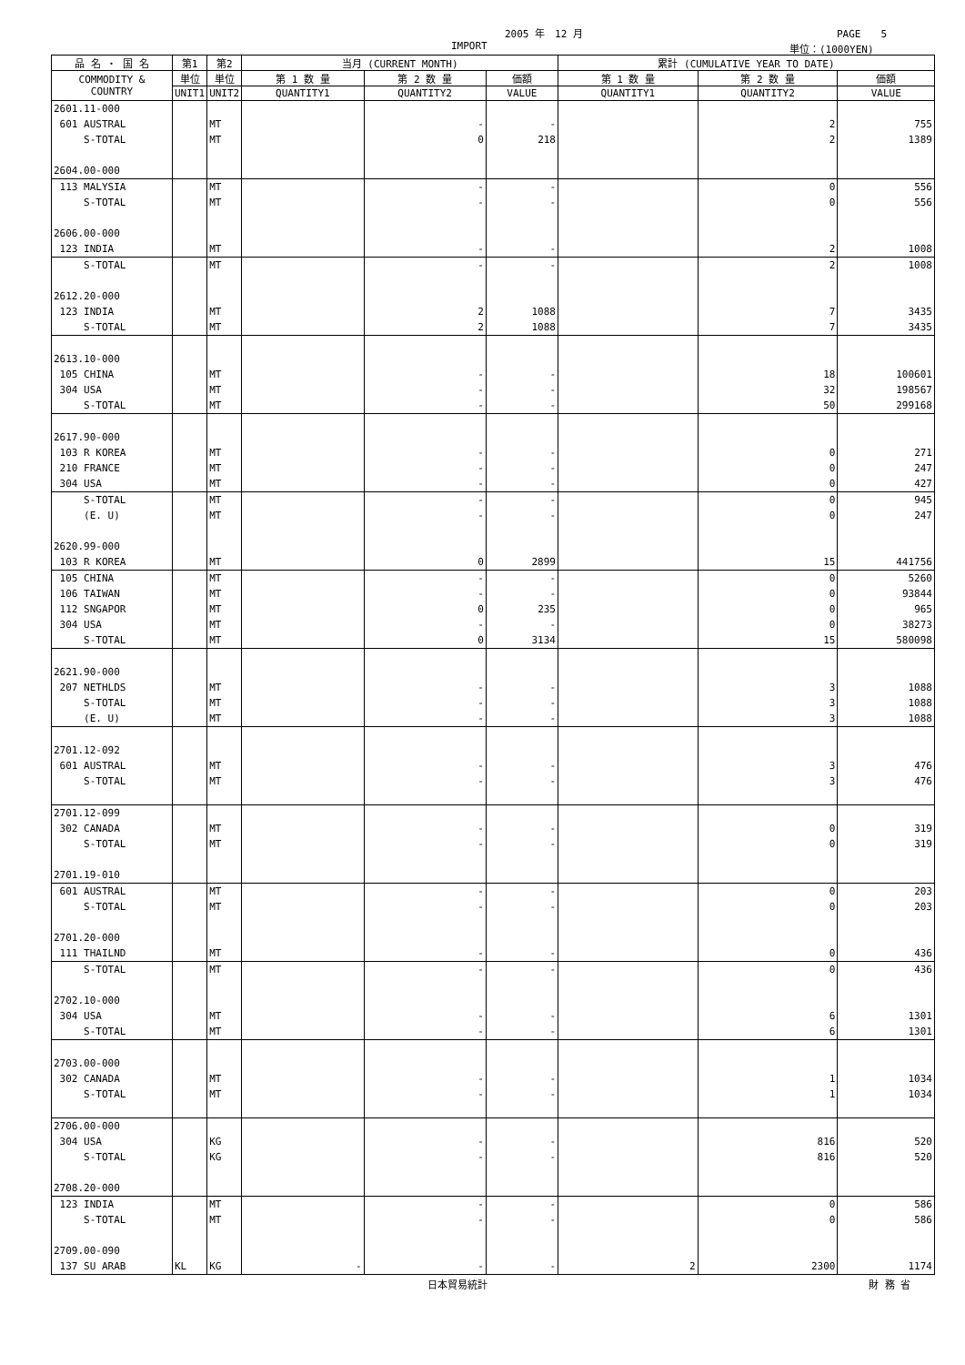2005 年　12 月 PAGE　　5
IMPORT 単位：(1000YEN)
| 品 名 ・ 国 名 | 第1 | 第2 | 当月 (CURRENT MONTH) | | | 累計 (CUMULATIVE YEAR TO DATE) | | |
| --- | --- | --- | --- | --- | --- | --- | --- | --- |
| COMMODITY & COUNTRY | 単位 | 単位 | 第 1 数 量 | 第 2 数 量 | 価額 | 第 1 数 量 | 第 2 数 量 | 価額 |
| | UNIT1 | UNIT2 | QUANTITY1 | QUANTITY2 | VALUE | QUANTITY1 | QUANTITY2 | VALUE |
| 2601.11-000 | | | | | | | | |
| 601 AUSTRAL | | MT | | - | - | | 2 | 755 |
| S-TOTAL | | MT | | 0 | 218 | | 2 | 1389 |
| 2604.00-000 | | | | | | | | |
| 113 MALYSIA | | MT | | - | - | | 0 | 556 |
| S-TOTAL | | MT | | - | - | | 0 | 556 |
| 2606.00-000 | | | | | | | | |
| 123 INDIA | | MT | | - | - | | 2 | 1008 |
| S-TOTAL | | MT | | - | - | | 2 | 1008 |
| 2612.20-000 | | | | | | | | |
| 123 INDIA | | MT | | 2 | 1088 | | 7 | 3435 |
| S-TOTAL | | MT | | 2 | 1088 | | 7 | 3435 |
| 2613.10-000 | | | | | | | | |
| 105 CHINA | | MT | | - | - | | 18 | 100601 |
| 304 USA | | MT | | - | - | | 32 | 198567 |
| S-TOTAL | | MT | | - | - | | 50 | 299168 |
| 2617.90-000 | | | | | | | | |
| 103 R KOREA | | MT | | - | - | | 0 | 271 |
| 210 FRANCE | | MT | | - | - | | 0 | 247 |
| 304 USA | | MT | | - | - | | 0 | 427 |
| S-TOTAL | | MT | | - | - | | 0 | 945 |
| (E. U) | | MT | | - | - | | 0 | 247 |
| 2620.99-000 | | | | | | | | |
| 103 R KOREA | | MT | | 0 | 2899 | | 15 | 441756 |
| 105 CHINA | | MT | | - | - | | 0 | 5260 |
| 106 TAIWAN | | MT | | - | - | | 0 | 93844 |
| 112 SNGAPOR | | MT | | 0 | 235 | | 0 | 965 |
| 304 USA | | MT | | - | - | | 0 | 38273 |
| S-TOTAL | | MT | | 0 | 3134 | | 15 | 580098 |
| 2621.90-000 | | | | | | | | |
| 207 NETHLDS | | MT | | - | - | | 3 | 1088 |
| S-TOTAL | | MT | | - | - | | 3 | 1088 |
| (E. U) | | MT | | - | - | | 3 | 1088 |
| 2701.12-092 | | | | | | | | |
| 601 AUSTRAL | | MT | | - | - | | 3 | 476 |
| S-TOTAL | | MT | | - | - | | 3 | 476 |
| 2701.12-099 | | | | | | | | |
| 302 CANADA | | MT | | - | - | | 0 | 319 |
| S-TOTAL | | MT | | - | - | | 0 | 319 |
| 2701.19-010 | | | | | | | | |
| 601 AUSTRAL | | MT | | - | - | | 0 | 203 |
| S-TOTAL | | MT | | - | - | | 0 | 203 |
| 2701.20-000 | | | | | | | | |
| 111 THAILND | | MT | | - | - | | 0 | 436 |
| S-TOTAL | | MT | | - | - | | 0 | 436 |
| 2702.10-000 | | | | | | | | |
| 304 USA | | MT | | - | - | | 6 | 1301 |
| S-TOTAL | | MT | | - | - | | 6 | 1301 |
| 2703.00-000 | | | | | | | | |
| 302 CANADA | | MT | | - | - | | 1 | 1034 |
| S-TOTAL | | MT | | - | - | | 1 | 1034 |
| 2706.00-000 | | | | | | | | |
| 304 USA | | KG | | - | - | | 816 | 520 |
| S-TOTAL | | KG | | - | - | | 816 | 520 |
| 2708.20-000 | | | | | | | | |
| 123 INDIA | | MT | | - | - | | 0 | 586 |
| S-TOTAL | | MT | | - | - | | 0 | 586 |
| 2709.00-090 | | | | | | | | |
| 137 SU ARAB | KL | KG | - | - | - | 2 | 2300 | 1174 |
日本貿易統計 財 務 省